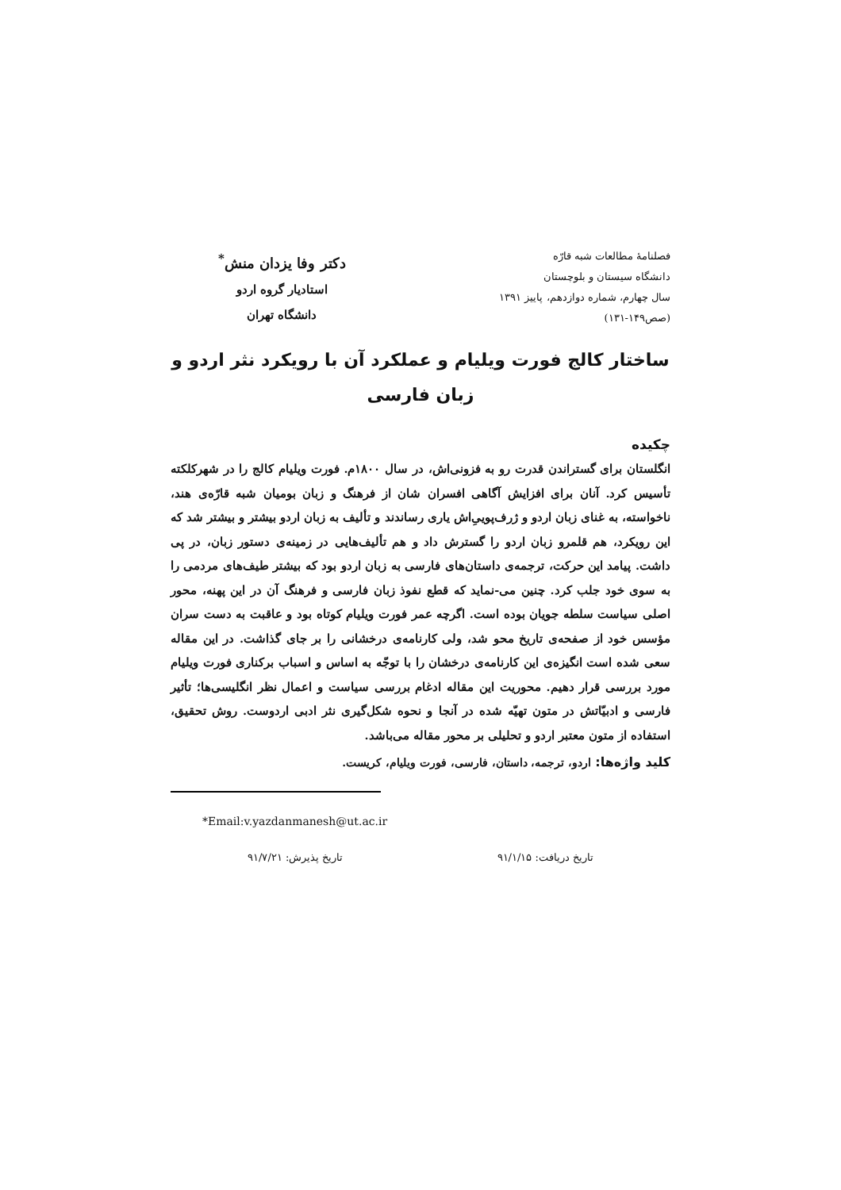فصلنامهٔ مطالعات شبه قارّه
دانشگاه سیستان و بلوچستان
سال چهارم، شماره دوازدهم، پاییز ۱۳۹۱
(صص۱۴۹-۱۳۱)
دکتر وفا یزدان منش<sup>*</sup>
استادیار گروه اردو
دانشگاه تهران
ساختار کالج فورت ویلیام و عملکرد آن با رویکرد نثر اردو و زبان فارسی
چکیده
انگلستان برای گستراندن قدرت رو به فزونی‌اش، در سال ۱۸۰۰م. فورت ویلیام کالج را در شهرکلکته تأسیس کرد. آنان برای افزایش آگاهی افسران شان از فرهنگ و زبان بومیان شبه قارّه‌ی هند، ناخواسته، به غنای زبان اردو و ژرف‌پوییِ‌اش یاری رساندند و تألیف به زبان اردو بیشتر و بیشتر شد که این رویکرد، هم قلمرو زبان اردو را گسترش داد و هم تألیف‌هایی در زمینه‌ی دستور زبان، در پی داشت. پیامد این حرکت، ترجمه‌ی داستان‌های فارسی به زبان اردو بود که بیشتر طیف‌های مردمی را به سوی خود جلب کرد. چنین می-نماید که قطع نفوذ زبان فارسی و فرهنگ آن در این پهنه، محور اصلی سیاست سلطه جویان بوده است. اگرچه عمر فورت ویلیام کوتاه بود و عاقبت به دست سران مؤسس خود از صفحه‌ی تاریخ محو شد، ولی کارنامه‌ی درخشانی را بر جای گذاشت. در این مقاله سعی شده است انگیزه‌ی این کارنامه‌ی درخشان را با توجّه به اساس و اسباب برکناری فورت ویلیام مورد بررسی قرار دهیم. محوریت این مقاله ادغام بررسی سیاست و اعمال نظر انگلیسی‌ها؛ تأثیر فارسی و ادبیّاتش در متون تهیّه شده در آنجا و نحوه شکل‌گیری نثر ادبی اردوست. روش تحقیق، استفاده از متون معتبر اردو و تحلیلی بر محور مقاله می‌باشد.
کلید واژه‌ها: اردو، ترجمه، داستان، فارسی، فورت ویلیام، کریست.
*Email:v.yazdanmanesh@ut.ac.ir
تاریخ دریافت: ۹۱/۱/۱۵ تاریخ پذیرش: ۹۱/۷/۲۱